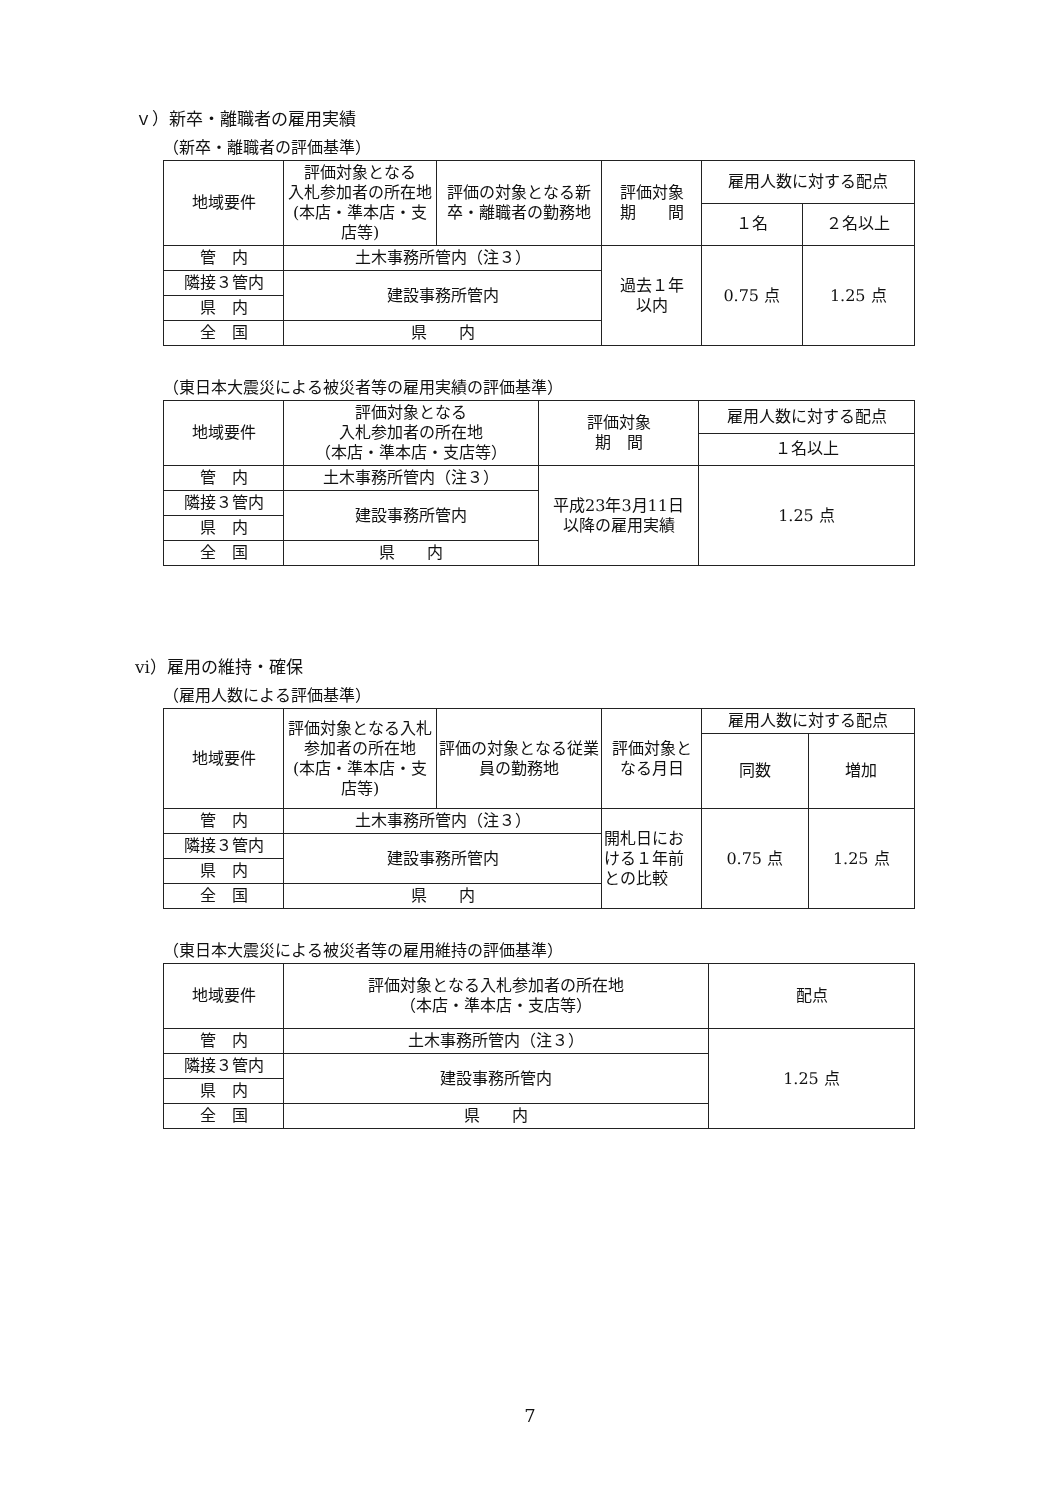ｖ）新卒・離職者の雇用実績
（新卒・離職者の評価基準）
| 地域要件 | 評価対象となる 入札参加者の所在地 (本店・準本店・支店等) | 評価の対象となる新卒・離職者の勤務地 | 評価対象 期 間 | 雇用人数に対する配点 | |
| --- | --- | --- | --- | --- | --- |
| | | | | １名 | ２名以上 |
| 管 内 | 土木事務所管内（注３） | | 過去１年 以内 | 0.75 点 | 1.25 点 |
| 隣接３管内 | 建設事務所管内 | | | | |
| 県 内 | | | | | |
| 全 国 | 県 内 | | | | |
（東日本大震災による被災者等の雇用実績の評価基準）
| 地域要件 | 評価対象となる 入札参加者の所在地 （本店・準本店・支店等） | 評価対象 期 間 | 雇用人数に対する配点 |
| --- | --- | --- | --- |
| | | | １名以上 |
| 管 内 | 土木事務所管内（注３） | 平成23年3月11日 以降の雇用実績 | 1.25 点 |
| 隣接３管内 | 建設事務所管内 | | |
| 県 内 | | | |
| 全 国 | 県 内 | | |
vi）雇用の維持・確保
（雇用人数による評価基準）
| 地域要件 | 評価対象となる入札参加者の所在地 (本店・準本店・支店等) | 評価の対象となる従業員の勤務地 | 評価対象となる月日 | 雇用人数に対する配点 | |
| --- | --- | --- | --- | --- | --- |
| | | | | 同数 | 増加 |
| 管 内 | 土木事務所管内（注３） | | 開札日における１年前との比較 | 0.75 点 | 1.25 点 |
| 隣接３管内 | 建設事務所管内 | | | | |
| 県 内 | | | | | |
| 全 国 | 県 内 | | | | |
（東日本大震災による被災者等の雇用維持の評価基準）
| 地域要件 | 評価対象となる入札参加者の所在地 （本店・準本店・支店等） | 配点 |
| --- | --- | --- |
| 管 内 | 土木事務所管内（注３） | 1.25 点 |
| 隣接３管内 | 建設事務所管内 | |
| 県 内 | | |
| 全 国 | 県 内 | |
7